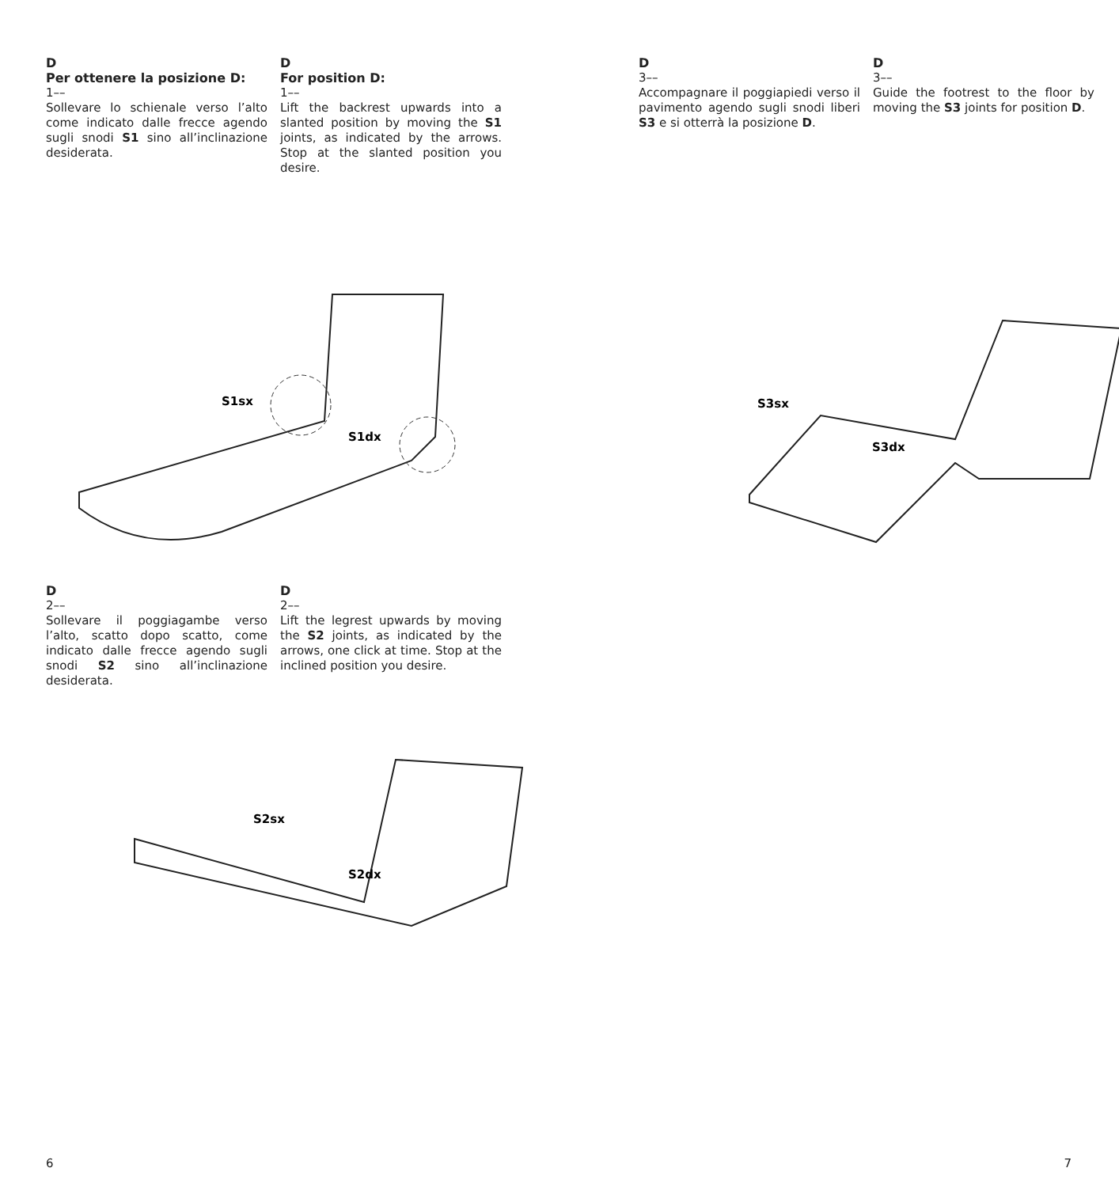D
Per ottenere la posizione D:
1––
Sollevare lo schienale verso l’alto come indicato dalle frecce agendo sugli snodi S1 sino all’inclinazione desiderata.
D
For position D:
1––
Lift the backrest upwards into a slanted position by moving the S1 joints, as indicated by the arrows. Stop at the slanted position you desire.
S1sx
S1dx
D
2––
Sollevare il poggiagambe verso l’alto, scatto dopo scatto, come indicato dalle frecce agendo sugli snodi S2 sino all’inclinazione desiderata.
D
2––
Lift the legrest upwards by moving the S2 joints, as indicated by the arrows, one click at time. Stop at the inclined position you desire.
S2sx
S2dx
6
D
3––
Accompagnare il poggiapiedi verso il pavimento agendo sugli snodi liberi S3 e si otterrà la posizione D.
D
3––
Guide the footrest to the floor by moving the S3 joints for position D.
S3sx
S3dx
7